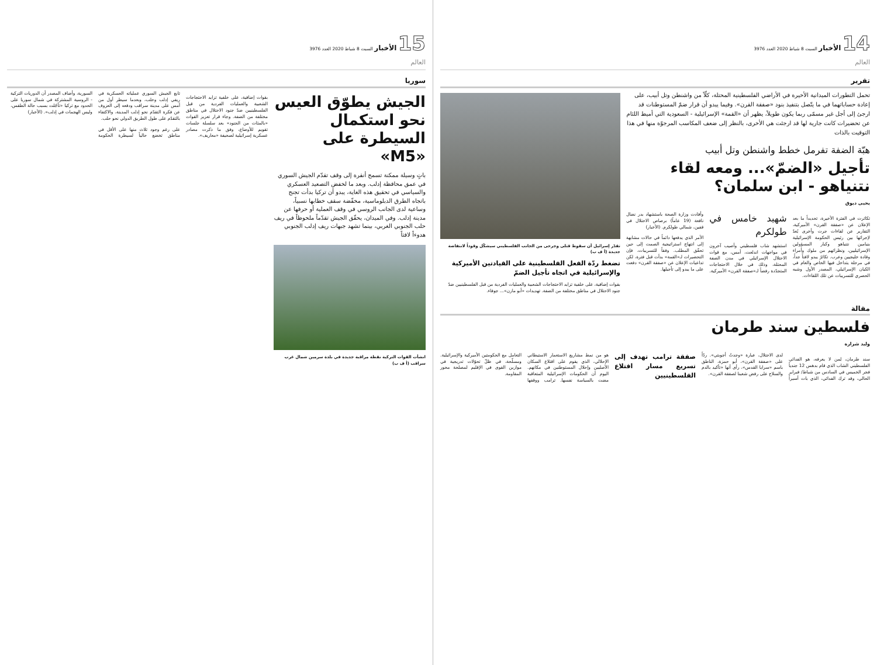14 الأخبار السبت 8 شباط 2020 العدد 3976
العالم
تقرير
تحمل التطورات الميدانية الأخيرة في الأراضي الفلسطينية المحتلة، كلّاً من واشنطن وتل أبيب، على إعادة حساباتهما في ما يتّصل بتنفيذ بنود «صفقة القرن». وفيما يبدو أن قرار ضمّ المستوطنات قد ارجئ إلى أجل غير مسمّى ربما يكون طويلاً، يظهر أن «القمة» الإسرائيلية - السعودية التي أميط اللثام عن تحضيرات كانت جارية لها قد ارجئت هي الأخرى، بالنظر إلى ضعف المكاسب المرجوّة منها في هذا التوقيت بالذات
هبّة الضفة تفرمل خطط واشنطن وتل أبيب
تأجيل «الضمّ»... ومعه لقاء نتنياهو - ابن سلمان؟
يحيى دبوق
تكاثرت في الفترة الأخيرة، تحديداً ما بعد الإعلان عن «صفقة القرن» الأميركية، التقارير عن لقاءات جرت وأخرى يُعدّ لإجرائها بين رئيس الحكومة الإسرائيلية بنيامين نتنياهو وكبار المسؤولين الإسرائيليين، ونظرائهم من ملوك وأمراء وقادة خليجيين وعرب. تكاثرٌ يبدو لافتاً جداً، في مرحلة يتداخل فيها الخاص والعام في الكيان الإسرائيلي، المصدر الأول وشبه الحصري للتسريبات عن تلك اللقاءات.
شهيد خامس في طولكرم
استشهد شاب فلسطيني وأصيب آخرون في مواجهات اندلعت، أمس، مع قوات الاحتلال الإسرائيلي في مدن الضفة المحتلة، وذلك في خلال الاحتجاجات المتجدّدة رفضاً لـ«صفقة القرن» الأميركية. وأفادت وزارة الصحة باستشهاد بدر نضال نافعة (19 عاماً) برصاص الاحتلال في قفين، شمالي طولكرم. (الأخبار)
الأمر الذي يدفعها دائماً في حالات مشابهة إلى انتهاج استراتيجية الصمت إلى حين تحقّق المطلب. وفقاً للتسريبات، فإن التحضيرات لـ«القمة» بدأت قبل فترة، لكن تداعيات الإعلان عن «صفقة القرن» دفعت على ما يبدو إلى تأجيلها.
تقدّر إسرائيل أن سقوط قتلى وجرحى من الجانب الفلسطيني سيشكّل وقوداً لانتفاضة جديدة (أ ف ب)
تضغط ردّة الفعل الفلسطينية على القيادتين الأميركية والإسرائيلية في اتجاه تأجيل الضمّ
بقوات إضافية، على خلفية تزايد الاحتجاجات الشعبية والعمليات الفردية من قبل الفلسطينيين ضدّ جنود الاحتلال في مناطق مختلفة من الضفة. تهديدات «أبو مازن»... جوفاء.
مقالة
فلسطين سند طرمان
وليد شرارة
سند طرمان، لِمن لا يعرفه، هو الفدائي الفلسطيني الشاب الذي قام بدهس 12 جندياً فجر الخميس في السادس من شباط/ فبراير الحالي، وقد ترك الفدائي، الذي بات أسيراً لدى الاحتلال، عبارة «وجدتُ أجوبتي». ردّاً على «صفقة القرن»، أبو حمزة، الناطق باسم «سرايا القدس»، رأى أنها «تأكيد بالدم والسلاح على رفض شعبنا لصفقة القرن».
صفقة ترامب تهدف إلى تسريع مسار اقتلاع الفلسطينيين
هو من نمط مشاريع الاستعمار الاستيطاني الإحلالي، الذي يقوم على اقتلاع السكان الأصليين وإحلال المستوطنين في مكانهم. اليوم أن الحكومات الإسرائيلية المتعاقبة مضت بالسياسة نفسها. ترامب ووقفها التعامل مع الحكومتين الأميركية والإسرائيلية. ومسلّحة، في ظلّ تحوّلات تدريجية في موازين القوى في الإقليم لمصلحة محور المقاومة.
15 الأخبار السبت 8 شباط 2020 العدد 3976
العالم
سوريا
الجيش يطوّق العيس نحو استكمال السيطرة على «M5»
باتٍ وسيلة ممكنة تسمح أنقرة إلى وقف تقدّم الجيش السوري في عمق محافظة إدلب. وبعد ما لخفض التصعيد العسكري والسياسي في تحقيق هذه الغاية، يبدو أن تركيا بدأت تجنح باتجاه الطرق الدبلوماسية، مخفّضة سقف خطابها نسبياً، وساعية لدى الجانب الروسي في وقف العملية أو حرفها عن مدينة إدلب. وفي الميدان، يحقّق الجيش تقدّماً ملحوظاً في ريف حلب الجنوبي الغربي، بينما تشهد جبهات ريف إدلب الجنوبي هدوءاً لافتاً
انشأت القوات التركية نقطة مراقبة جديدة في بلدة سرمين شمال غرب سراقب (أ ف ب)
بقوات إضافية، على خلفية تزايد الاحتجاجات الشعبية والعمليات الفردية من قبل الفلسطينيين ضدّ جنود الاحتلال في مناطق مختلفة من الضفة. وجاء قرار تعزيز القوات «بالمئات من الجنود» بعد سلسلة جلسات تقويم للأوضاع، وفق ما ذكرت مصادر عسكرية إسرائيلية لصحيفة «معاريف».
تابع الجيش السوري عملياته العسكرية في ريفي إدلب وحلب، وبعدما سيطر أول من أمس على مدينة سراقب ودفعه إلى العزوف عن فكرة التقدّم نحو إدلب المدينة، والاكتفاء بالتقدّم على طول الطريق الدولي نحو حلب.
على رغم وجود ثلاث منها على الأقل في مناطق تخضع حالياً لسيطرة الحكومة السورية، وأضاف المصدر أن الدوريات التركية - الروسية المشتركة في شمال سوريا على الحدود مع تركيا «تأجّلت بسبب حالة الطقس، وليس الهجمات في إدلب». (الأخبار)